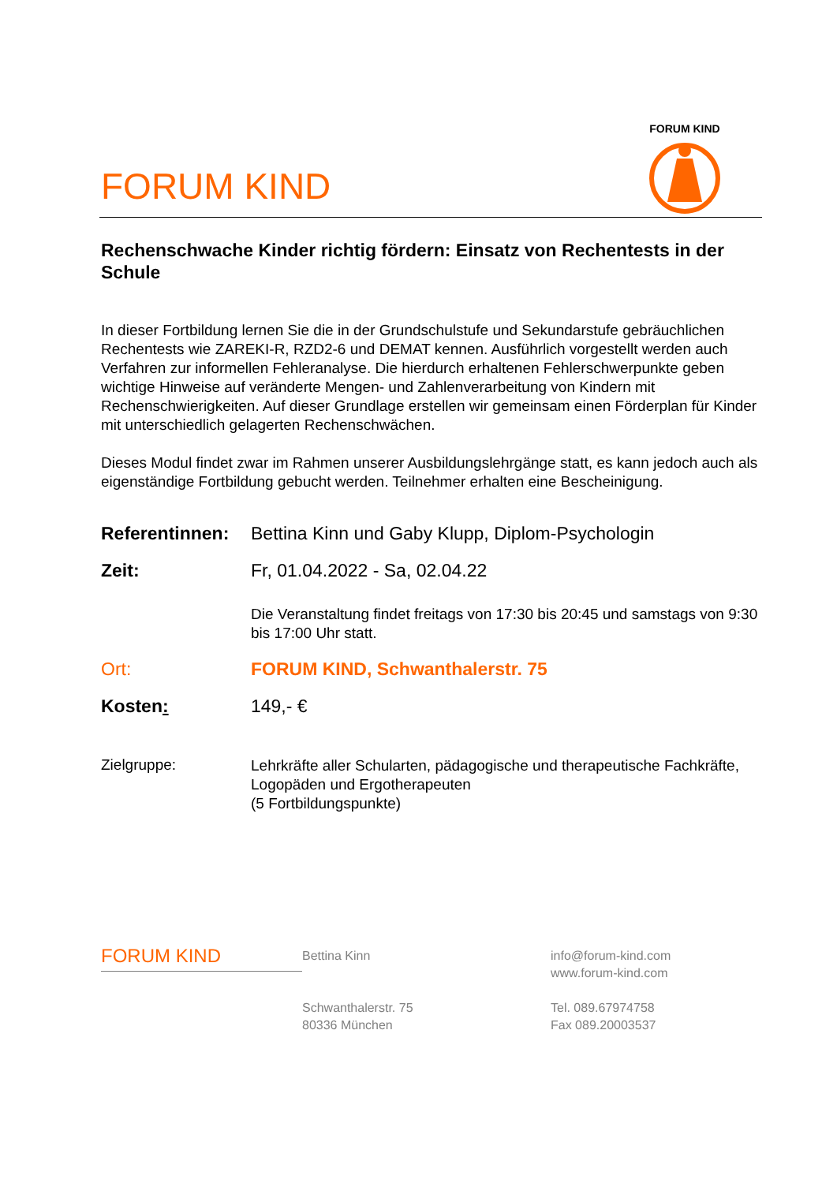FORUM KIND
FORUM KIND
Rechenschwache Kinder richtig fördern: Einsatz von Rechentests in der Schule
In dieser Fortbildung lernen Sie die in der Grundschulstufe und Sekundarstufe gebräuchlichen Rechentests wie ZAREKI-R, RZD2-6 und DEMAT kennen. Ausführlich vorgestellt werden auch Verfahren zur informellen Fehleranalyse. Die hierdurch erhaltenen Fehlerschwerpunkte geben wichtige Hinweise auf veränderte Mengen- und Zahlenverarbeitung von Kindern mit Rechenschwierigkeiten. Auf dieser Grundlage erstellen wir gemeinsam einen Förderplan für Kinder mit unterschiedlich gelagerten Rechenschwächen.
Dieses Modul findet zwar im Rahmen unserer Ausbildungslehrgänge statt, es kann jedoch auch als eigenständige Fortbildung gebucht werden. Teilnehmer erhalten eine Bescheinigung.
| Referentinnen: | Bettina Kinn und Gaby Klupp, Diplom-Psychologin |
| Zeit: | Fr, 01.04.2022 - Sa, 02.04.22 Die Veranstaltung findet freitags von 17:30 bis 20:45 und samstags von 9:30 bis 17:00 Uhr statt. |
| Ort: | FORUM KIND, Schwanthalerstr. 75 |
| Kosten : | 149,- € |
| Zielgruppe: | Lehrkräfte aller Schularten, pädagogische und therapeutische Fachkräfte, Logopäden und Ergotherapeuten (5 Fortbildungspunkte) |
FORUM KIND
Bettina Kinn
Schwanthalerstr. 75
80336 München
info@forum-kind.com
www.forum-kind.com
Tel. 089.67974758
Fax 089.20003537